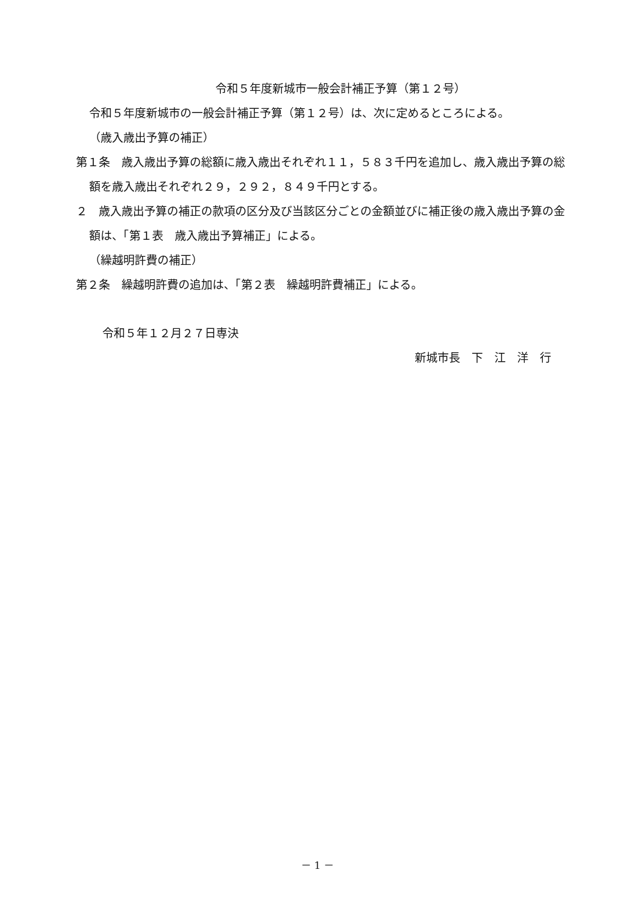令和５年度新城市一般会計補正予算（第１２号）
令和５年度新城市の一般会計補正予算（第１２号）は、次に定めるところによる。
（歳入歳出予算の補正）
第１条　歳入歳出予算の総額に歳入歳出それぞれ１１，５８３千円を追加し、歳入歳出予算の総額を歳入歳出それぞれ２９，２９２，８４９千円とする。
２　歳入歳出予算の補正の款項の区分及び当該区分ごとの金額並びに補正後の歳入歳出予算の金額は、「第１表　歳入歳出予算補正」による。
（繰越明許費の補正）
第２条　繰越明許費の追加は、「第２表　繰越明許費補正」による。
令和５年１２月２７日専決
新城市長　下　江　洋　行
－ 1 －